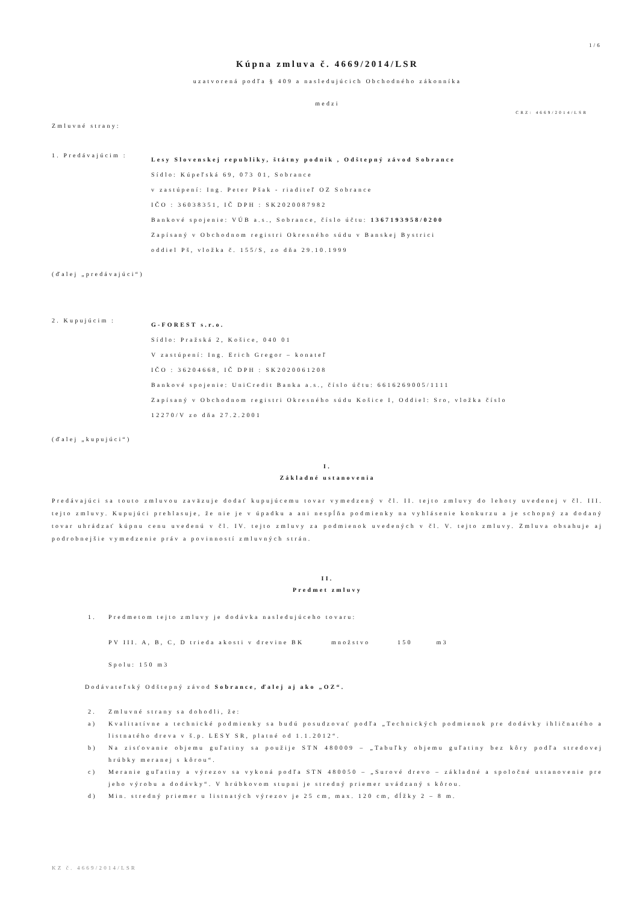1/6
Kúpna zmluva č. 4669/2014/LSR
uzatvorená podľa § 409 a nasledujúcich Obchodného zákonníka
medzi
CRZ: 4669/2014/LSR
Zmluvné strany:
1. Predávajúcim :
Lesy Slovenskej republiky, štátny podnik , Odštepný závod Sobrance
Sídlo: Kúpeľská 69, 073 01, Sobrance
v zastúpení: Ing. Peter Pšak - riaditeľ OZ Sobrance
IČO : 36038351, IČ DPH : SK2020087982
Bankové spojenie: VÚB a.s., Sobrance, číslo účtu: 1367193958/0200
Zapísaný v Obchodnom registri Okresného súdu v Banskej Bystrici
oddiel Pš, vložka č. 155/S, zo dňa 29.10.1999
(ďalej „predávajúci“)
2. Kupujúcim :
G-FOREST s.r.o.
Sídlo: Pražská 2, Košice, 040 01
V zastúpení: Ing. Erich Gregor – konateľ
IČO : 36204668, IČ DPH : SK2020061208
Bankové spojenie: UniCredit Banka a.s., číslo účtu: 6616269005/1111
Zapísaný v Obchodnom registri Okresného súdu Košice I, Oddiel: Sro, vložka číslo
12270/V zo dňa 27.2.2001
(ďalej „kupujúci“)
I.
Základné ustanovenia
Predávajúci sa touto zmluvou zaväzuje dodať kupujúcemu tovar vymedzený v čl. II. tejto zmluvy do lehoty uvedenej v čl. III. tejto zmluvy. Kupujúci prehlasuje, že nie je v úpadku a ani nespĺňa podmienky na vyhlásenie konkurzu a je schopný za dodaný tovar uhrádzať kúpnu cenu uvedenú v čl. IV. tejto zmluvy za podmienok uvedených v čl. V. tejto zmluvy. Zmluva obsahuje aj podrobnejšie vymedzenie práv a povinností zmluvných strán.
II.
Predmet zmluvy
1. Predmetom tejto zmluvy je dodávka nasledujúceho tovaru:
PV III. A, B, C, D trieda akosti v drevine BK množstvo 150 m3
Spolu: 150 m3
Dodávateľský Odštepný závod Sobrance, ďalej aj ako „OZ“.
2. Zmluvné strany sa dohodli, že:
a) Kvalitatívne a technické podmienky sa budú posudzovať podľa „Technických podmienok pre dodávky ihličnatého a listnatého dreva v š.p. LESY SR, platné od 1.1.2012“.
b) Na zisťovanie objemu guľatiny sa použije STN 480009 – „Tabuľky objemu guľatiny bez kôry podľa stredovej hrúbky meranej s kôrou“.
c) Meranie guľatiny a výrezov sa vykoná podľa STN 480050 – „Surové drevo – základné a spoločné ustanovenie pre jeho výrobu a dodávky“. V hrúbkovom stupni je stredný priemer uvádzaný s kôrou.
d) Min. stredný priemer u listnatých výrezov je 25 cm, max. 120 cm, dĺžky 2 – 8 m.
KZ č. 4669/2014/LSR